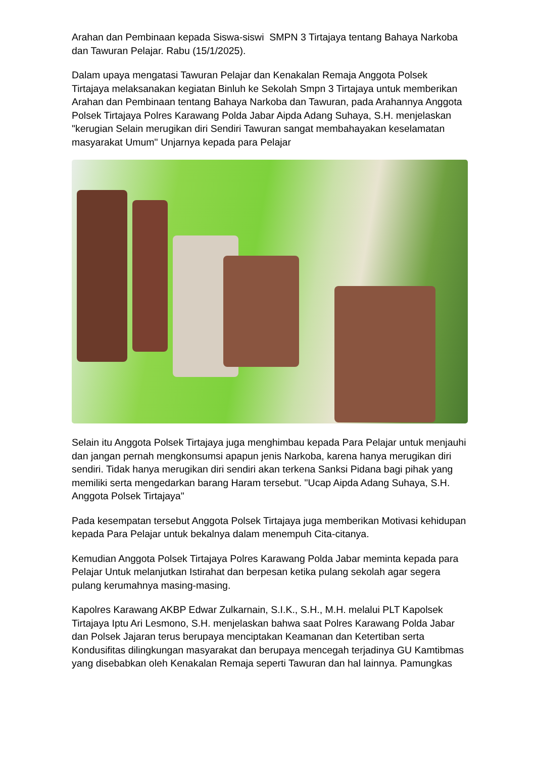Arahan dan Pembinaan kepada Siswa-siswi SMPN 3 Tirtajaya tentang Bahaya Narkoba dan Tawuran Pelajar. Rabu (15/1/2025).
Dalam upaya mengatasi Tawuran Pelajar dan Kenakalan Remaja Anggota Polsek Tirtajaya melaksanakan kegiatan Binluh ke Sekolah Smpn 3 Tirtajaya untuk memberikan Arahan dan Pembinaan tentang Bahaya Narkoba dan Tawuran, pada Arahannya Anggota Polsek Tirtajaya Polres Karawang Polda Jabar Aipda Adang Suhaya, S.H. menjelaskan "kerugian Selain merugikan diri Sendiri Tawuran sangat membahayakan keselamatan masyarakat Umum" Unjarnya kepada para Pelajar
Selain itu Anggota Polsek Tirtajaya juga menghimbau kepada Para Pelajar untuk menjauhi dan jangan pernah mengkonsumsi apapun jenis Narkoba, karena hanya merugikan diri sendiri. Tidak hanya merugikan diri sendiri akan terkena Sanksi Pidana bagi pihak yang memiliki serta mengedarkan barang Haram tersebut. "Ucap Aipda Adang Suhaya, S.H. Anggota Polsek Tirtajaya"
Pada kesempatan tersebut Anggota Polsek Tirtajaya juga memberikan Motivasi kehidupan kepada Para Pelajar untuk bekalnya dalam menempuh Cita-citanya.
Kemudian Anggota Polsek Tirtajaya Polres Karawang Polda Jabar meminta kepada para Pelajar Untuk melanjutkan Istirahat dan berpesan ketika pulang sekolah agar segera pulang kerumahnya masing-masing.
Kapolres Karawang AKBP Edwar Zulkarnain, S.I.K., S.H., M.H. melalui PLT Kapolsek Tirtajaya Iptu Ari Lesmono, S.H. menjelaskan bahwa saat Polres Karawang Polda Jabar dan Polsek Jajaran terus berupaya menciptakan Keamanan dan Ketertiban serta Kondusifitas dilingkungan masyarakat dan berupaya mencegah terjadinya GU Kamtibmas yang disebabkan oleh Kenakalan Remaja seperti Tawuran dan hal lainnya. Pamungkas